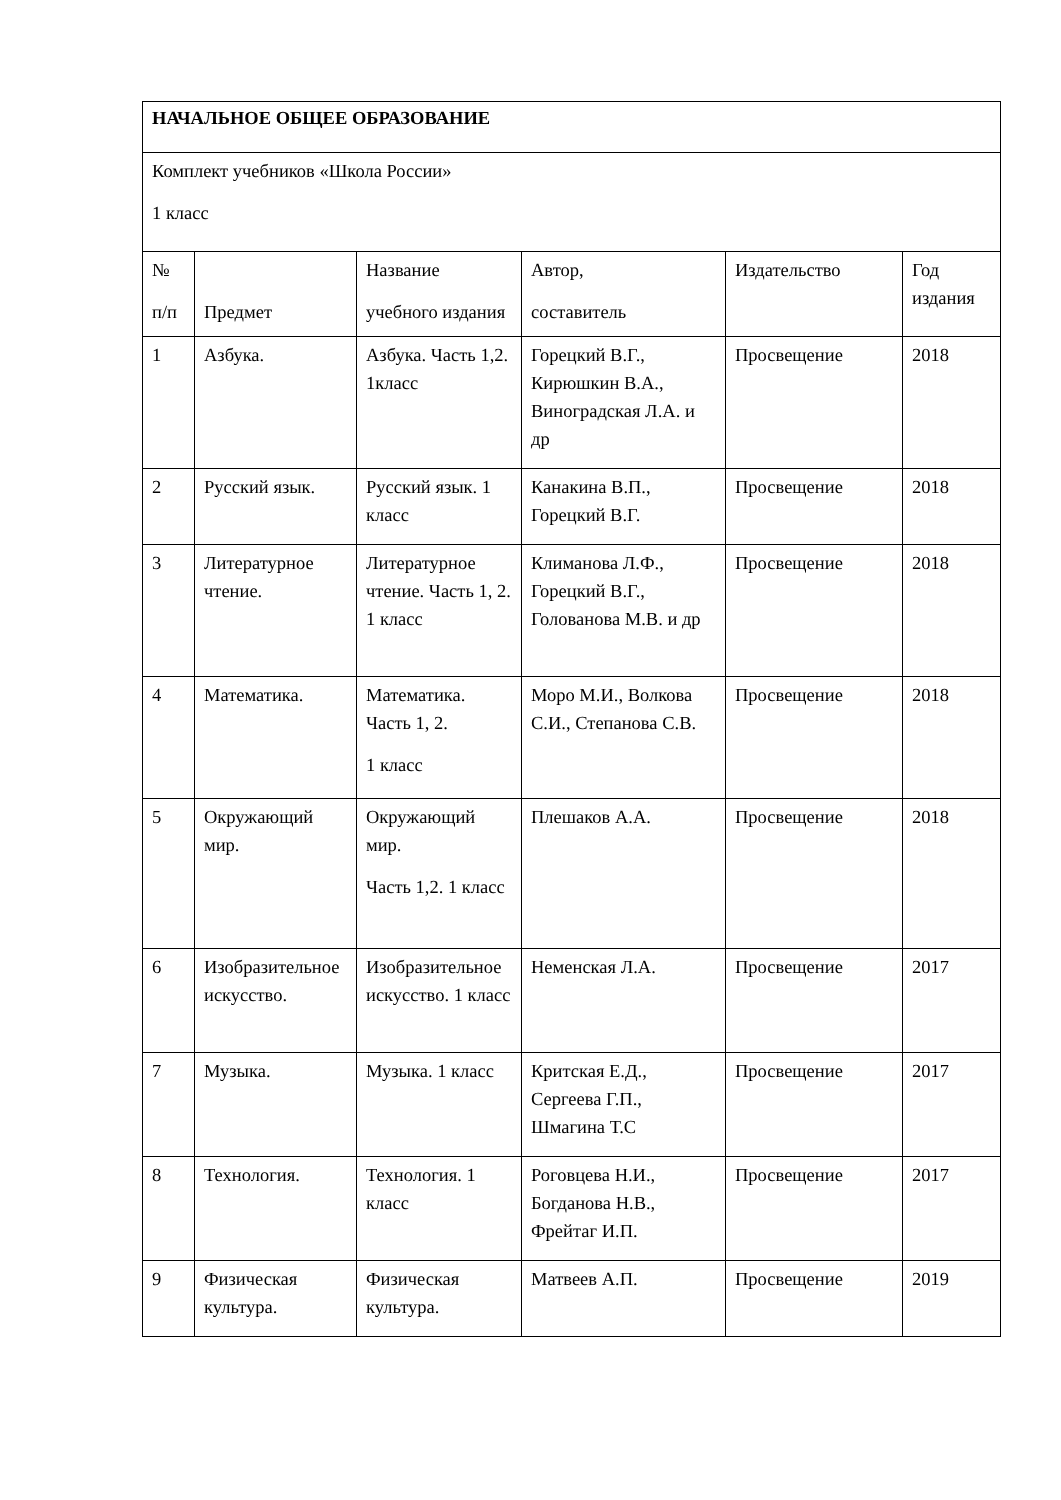| НАЧАЛЬНОЕ ОБЩЕЕ ОБРАЗОВАНИЕ | | | | | |
| Комплект учебников «Школа России» 1 класс | | | | | |
| № п/п | Предмет | Название учебного издания | Автор, составитель | Издательство | Год издания |
| 1 | Азбука. | Азбука. Часть 1,2. 1класс | Горецкий В.Г., Кирюшкин В.А., Виноградская Л.А. и др | Просвещение | 2018 |
| 2 | Русский язык. | Русский язык. 1 класс | Канакина В.П., Горецкий В.Г. | Просвещение | 2018 |
| 3 | Литературное чтение. | Литературное чтение. Часть 1, 2. 1 класс | Климанова Л.Ф., Горецкий В.Г., Голованова М.В. и др | Просвещение | 2018 |
| 4 | Математика. | Математика. Часть 1, 2. 1 класс | Моро М.И., Волкова С.И., Степанова С.В. | Просвещение | 2018 |
| 5 | Окружающий мир. | Окружающий мир. Часть 1,2. 1 класс | Плешаков А.А. | Просвещение | 2018 |
| 6 | Изобразительное искусство. | Изобразительное искусство. 1 класс | Неменская Л.А. | Просвещение | 2017 |
| 7 | Музыка. | Музыка. 1 класс | Критская Е.Д., Сергеева Г.П., Шмагина Т.С | Просвещение | 2017 |
| 8 | Технология. | Технология. 1 класс | Роговцева Н.И., Богданова Н.В., Фрейтаг И.П. | Просвещение | 2017 |
| 9 | Физическая культура. | Физическая культура. | Матвеев А.П. | Просвещение | 2019 |